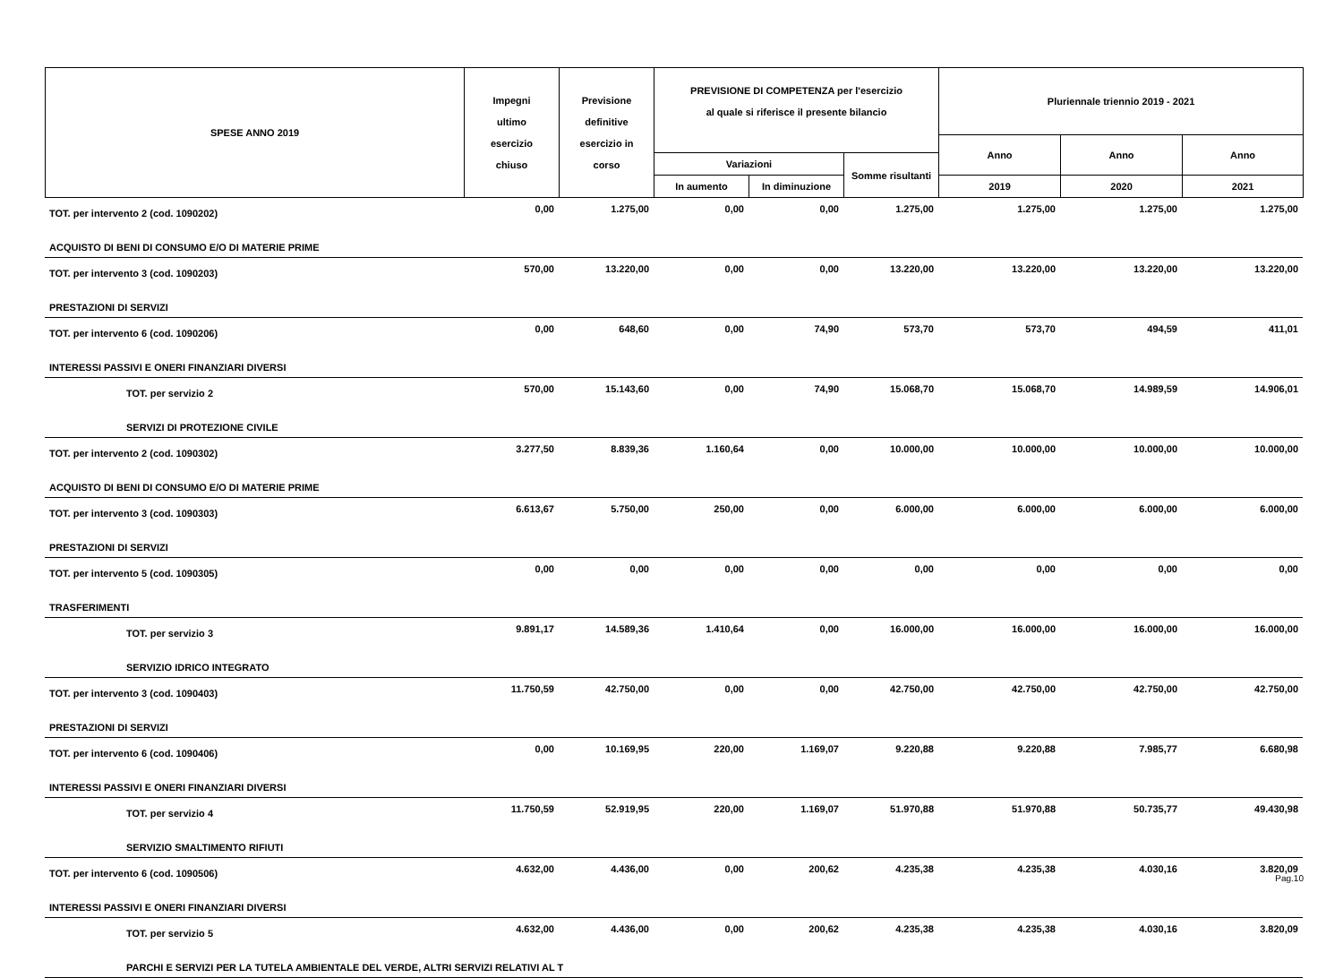| SPESE ANNO 2019 | Impegni ultimo esercizio chiuso | Previsione definitive esercizio in corso | PREVISIONE DI COMPETENZA per l'esercizio al quale si riferisce il presente bilancio | | | Pluriennale triennio 2019 - 2021 | | |
| --- | --- | --- | --- | --- | --- | --- | --- | --- |
| | | | | | | Anno | Anno | Anno |
| | | | Variazioni | | Somme risultanti | | | |
| | | | In aumento | In diminuzione | | 2019 | 2020 | 2021 |
| TOT. per intervento 2 (cod. 1090202) | 0,00 | 1.275,00 | 0,00 | 0,00 | 1.275,00 | 1.275,00 | 1.275,00 | 1.275,00 |
| ACQUISTO DI BENI DI CONSUMO E/O DI MATERIE PRIME | | | | | | | | |
| TOT. per intervento 3 (cod. 1090203) | 570,00 | 13.220,00 | 0,00 | 0,00 | 13.220,00 | 13.220,00 | 13.220,00 | 13.220,00 |
| PRESTAZIONI DI SERVIZI | | | | | | | | |
| TOT. per intervento 6 (cod. 1090206) | 0,00 | 648,60 | 0,00 | 74,90 | 573,70 | 573,70 | 494,59 | 411,01 |
| INTERESSI PASSIVI E ONERI FINANZIARI DIVERSI | | | | | | | | |
| TOT. per servizio 2 | 570,00 | 15.143,60 | 0,00 | 74,90 | 15.068,70 | 15.068,70 | 14.989,59 | 14.906,01 |
| SERVIZI DI PROTEZIONE CIVILE | | | | | | | | |
| TOT. per intervento 2 (cod. 1090302) | 3.277,50 | 8.839,36 | 1.160,64 | 0,00 | 10.000,00 | 10.000,00 | 10.000,00 | 10.000,00 |
| ACQUISTO DI BENI DI CONSUMO E/O DI MATERIE PRIME | | | | | | | | |
| TOT. per intervento 3 (cod. 1090303) | 6.613,67 | 5.750,00 | 250,00 | 0,00 | 6.000,00 | 6.000,00 | 6.000,00 | 6.000,00 |
| PRESTAZIONI DI SERVIZI | | | | | | | | |
| TOT. per intervento 5 (cod. 1090305) | 0,00 | 0,00 | 0,00 | 0,00 | 0,00 | 0,00 | 0,00 | 0,00 |
| TRASFERIMENTI | | | | | | | | |
| TOT. per servizio 3 | 9.891,17 | 14.589,36 | 1.410,64 | 0,00 | 16.000,00 | 16.000,00 | 16.000,00 | 16.000,00 |
| SERVIZIO IDRICO INTEGRATO | | | | | | | | |
| TOT. per intervento 3 (cod. 1090403) | 11.750,59 | 42.750,00 | 0,00 | 0,00 | 42.750,00 | 42.750,00 | 42.750,00 | 42.750,00 |
| PRESTAZIONI DI SERVIZI | | | | | | | | |
| TOT. per intervento 6 (cod. 1090406) | 0,00 | 10.169,95 | 220,00 | 1.169,07 | 9.220,88 | 9.220,88 | 7.985,77 | 6.680,98 |
| INTERESSI PASSIVI E ONERI FINANZIARI DIVERSI | | | | | | | | |
| TOT. per servizio 4 | 11.750,59 | 52.919,95 | 220,00 | 1.169,07 | 51.970,88 | 51.970,88 | 50.735,77 | 49.430,98 |
| SERVIZIO SMALTIMENTO RIFIUTI | | | | | | | | |
| TOT. per intervento 6 (cod. 1090506) | 4.632,00 | 4.436,00 | 0,00 | 200,62 | 4.235,38 | 4.235,38 | 4.030,16 | 3.820,09 |
| INTERESSI PASSIVI E ONERI FINANZIARI DIVERSI | | | | | | | | |
| TOT. per servizio 5 | 4.632,00 | 4.436,00 | 0,00 | 200,62 | 4.235,38 | 4.235,38 | 4.030,16 | 3.820,09 |
| PARCHI E SERVIZI PER LA TUTELA AMBIENTALE DEL VERDE, ALTRI SERVIZI RELATIVI AL T | | | | | | | | |
Pag.10